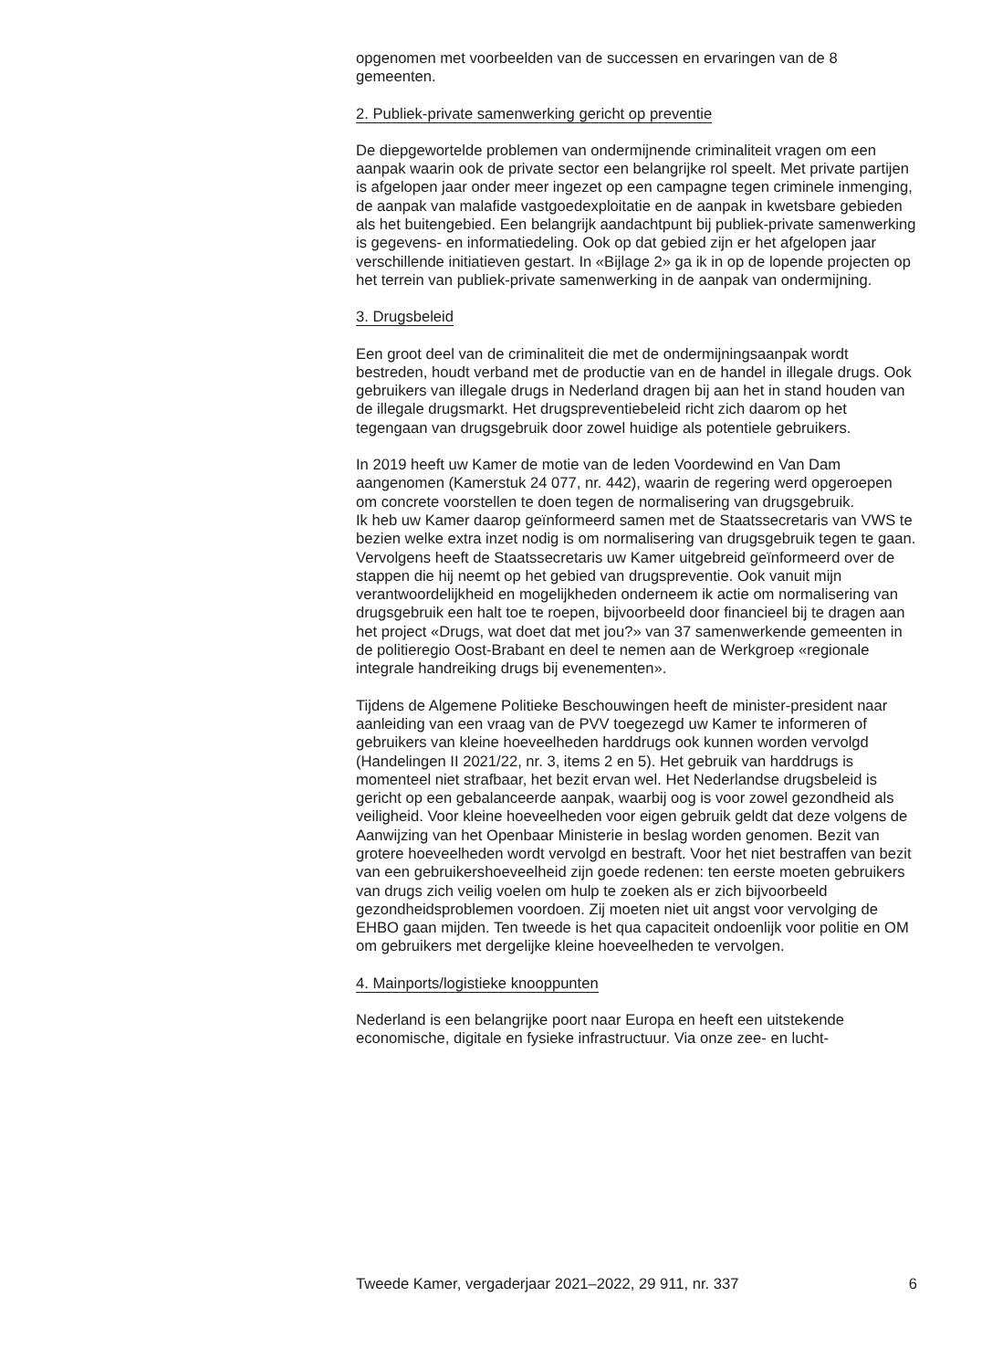opgenomen met voorbeelden van de successen en ervaringen van de 8 gemeenten.
2. Publiek-private samenwerking gericht op preventie
De diepgewortelde problemen van ondermijnende criminaliteit vragen om een aanpak waarin ook de private sector een belangrijke rol speelt. Met private partijen is afgelopen jaar onder meer ingezet op een campagne tegen criminele inmenging, de aanpak van malafide vastgoedexploitatie en de aanpak in kwetsbare gebieden als het buitengebied. Een belangrijk aandachtpunt bij publiek-private samenwerking is gegevens- en informatiedeling. Ook op dat gebied zijn er het afgelopen jaar verschillende initiatieven gestart. In «Bijlage 2» ga ik in op de lopende projecten op het terrein van publiek-private samenwerking in de aanpak van ondermijning.
3. Drugsbeleid
Een groot deel van de criminaliteit die met de ondermijningsaanpak wordt bestreden, houdt verband met de productie van en de handel in illegale drugs. Ook gebruikers van illegale drugs in Nederland dragen bij aan het in stand houden van de illegale drugsmarkt. Het drugspreventiebeleid richt zich daarom op het tegengaan van drugsgebruik door zowel huidige als potentiele gebruikers.
In 2019 heeft uw Kamer de motie van de leden Voordewind en Van Dam aangenomen (Kamerstuk 24 077, nr. 442), waarin de regering werd opgeroepen om concrete voorstellen te doen tegen de normalisering van drugsgebruik.
Ik heb uw Kamer daarop geïnformeerd samen met de Staatssecretaris van VWS te bezien welke extra inzet nodig is om normalisering van drugsgebruik tegen te gaan. Vervolgens heeft de Staatssecretaris uw Kamer uitgebreid geïnformeerd over de stappen die hij neemt op het gebied van drugspreventie. Ook vanuit mijn verantwoordelijkheid en mogelijkheden onderneem ik actie om normalisering van drugsgebruik een halt toe te roepen, bijvoorbeeld door financieel bij te dragen aan het project «Drugs, wat doet dat met jou?» van 37 samenwerkende gemeenten in de politieregio Oost-Brabant en deel te nemen aan de Werkgroep «regionale integrale handreiking drugs bij evenementen».
Tijdens de Algemene Politieke Beschouwingen heeft de minister-president naar aanleiding van een vraag van de PVV toegezegd uw Kamer te informeren of gebruikers van kleine hoeveelheden harddrugs ook kunnen worden vervolgd (Handelingen II 2021/22, nr. 3, items 2 en 5). Het gebruik van harddrugs is momenteel niet strafbaar, het bezit ervan wel. Het Nederlandse drugsbeleid is gericht op een gebalanceerde aanpak, waarbij oog is voor zowel gezondheid als veiligheid. Voor kleine hoeveelheden voor eigen gebruik geldt dat deze volgens de Aanwijzing van het Openbaar Ministerie in beslag worden genomen. Bezit van grotere hoeveelheden wordt vervolgd en bestraft. Voor het niet bestraffen van bezit van een gebruikershoeveelheid zijn goede redenen: ten eerste moeten gebruikers van drugs zich veilig voelen om hulp te zoeken als er zich bijvoorbeeld gezondheidsproblemen voordoen. Zij moeten niet uit angst voor vervolging de EHBO gaan mijden. Ten tweede is het qua capaciteit ondoenlijk voor politie en OM om gebruikers met dergelijke kleine hoeveelheden te vervolgen.
4. Mainports/logistieke knooppunten
Nederland is een belangrijke poort naar Europa en heeft een uitstekende economische, digitale en fysieke infrastructuur. Via onze zee- en lucht-
Tweede Kamer, vergaderjaar 2021–2022, 29 911, nr. 337 6